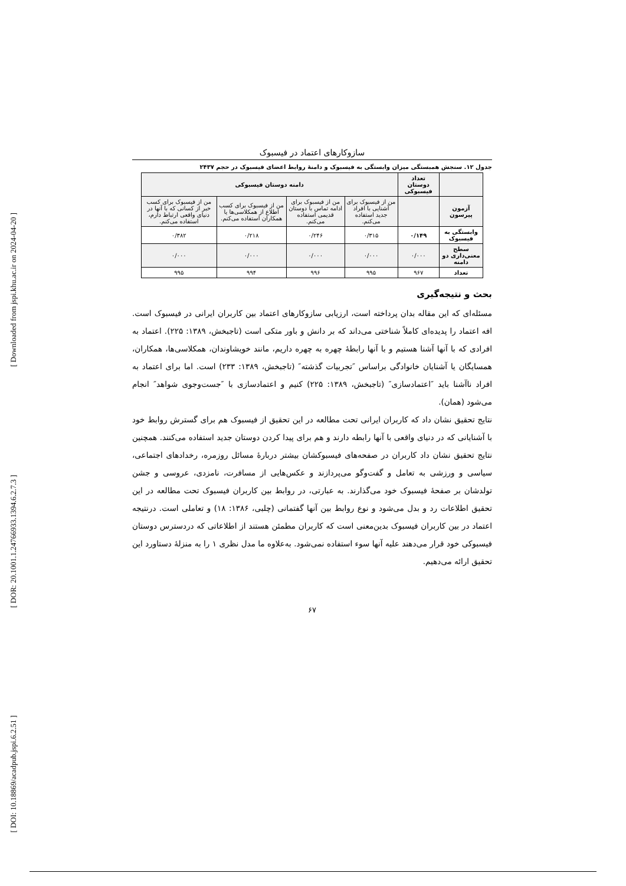[ Downloaded from jspi.khu.ac.ir on 2024-04-20 ]
[ DOR: 20.1001.1.24766933.1394.6.2.7.3 ]
[ DOI: 10.18869/acadpub.jspi.6.2.51 ]
سازوکارهای اعتماد در فیسبوک
جدول ۱۲. سنجش همبستگی میزان وابستگی به فیسبوک و دامنهٔ روابط اعضای فیسبوک در حجم ۲۴۳۷
| | تعداد دوستان فیسبوکی | دامنه دوستان فیسبوکی | | | |
| --- | --- | --- | --- | --- | --- |
| آزمون پیرسون | | من از فیسبوک برای آشنایی با افراد جدید استفاده می‌کنم. | من از فیسبوک برای ادامه تماس با دوستان قدیمی استفاده می‌کنم. | من از فیسبوک برای کسب اطلاع از همکلاسی‌ها یا همکاران استفاده می‌کنم. | من از فیسبوک برای کسب خبر از کسانی که با آنها در دنیای واقعی ارتباط دارم، استفاده می‌کنم. |
| وابستگی به فیسبوک | ۰/۱۴۹ | ۰/۳۱۵ | ۰/۲۴۶ | ۰/۲۱۸ | ۰/۳۸۲ |
| سطح معنی‌داری دو دامنه | ۰/۰۰۰ | ۰/۰۰۰ | ۰/۰۰۰ | ۰/۰۰۰ | ۰/۰۰۰ |
| تعداد | ۹۶۷ | ۹۹۵ | ۹۹۶ | ۹۹۴ | ۹۹۵ |
بحث و نتیجه‌گیری
مسئله‌ای که این مقاله بدان پرداخته است، ارزیابی سازوکارهای اعتماد بین کاربران ایرانی در فیسبوک است. افه اعتماد را پدیده‌ای کاملاً شناختی می‌داند که بر دانش و باور متکی است (تاجبخش، ۱۳۸۹: ۲۲۵). اعتماد به افرادی که با آنها آشنا هستیم و با آنها رابطهٔ چهره به چهره داریم، مانند خویشاوندان، همکلاسی‌ها، همکاران، همسایگان یا آشنایان خانوادگی براساس ″تجربیات گذشته″ (تاجبخش، ۱۳۸۹: ۲۳۳) است. اما برای اعتماد به افراد ناآشنا باید ″اعتمادسازی″ (تاجبخش، ۱۳۸۹: ۲۲۵) کنیم و اعتمادسازی با ″جست‌وجوی شواهد″ انجام می‌شود (همان).
نتایج تحقیق نشان داد که کاربران ایرانی تحت مطالعه در این تحقیق از فیسبوک هم برای گسترش روابط خود با آشنایانی که در دنیای واقعی با آنها رابطه دارند و هم برای پیدا کردن دوستان جدید استفاده می‌کنند. همچنین نتایج تحقیق نشان داد کاربران در صفحه‌های فیسبوکشان بیشتر دربارهٔ مسائل روزمره، رخدادهای اجتماعی، سیاسی و ورزشی به تعامل و گفت‌وگو می‌پردازند و عکس‌هایی از مسافرت، نامزدی، عروسی و جشن تولدشان بر صفحهٔ فیسبوک خود می‌گذارند. به عبارتی، در روابط بین کاربران فیسبوک تحت مطالعه در این تحقیق اطلاعات رد و بدل می‌شود و نوع روابط بین آنها گفتمانی (چلبی، ۱۳۸۶: ۱۸) و تعاملی است. درنتیجه اعتماد در بین کاربران فیسبوک بدین‌معنی است که کاربران مطمئن هستند از اطلاعاتی که دردسترس دوستان فیسبوکی خود قرار می‌دهند علیه آنها سوء استفاده نمی‌شود. به‌علاوه ما مدل نظری ۱ را به منزلهٔ دستاورد این تحقیق ارائه می‌دهیم.
۶۷